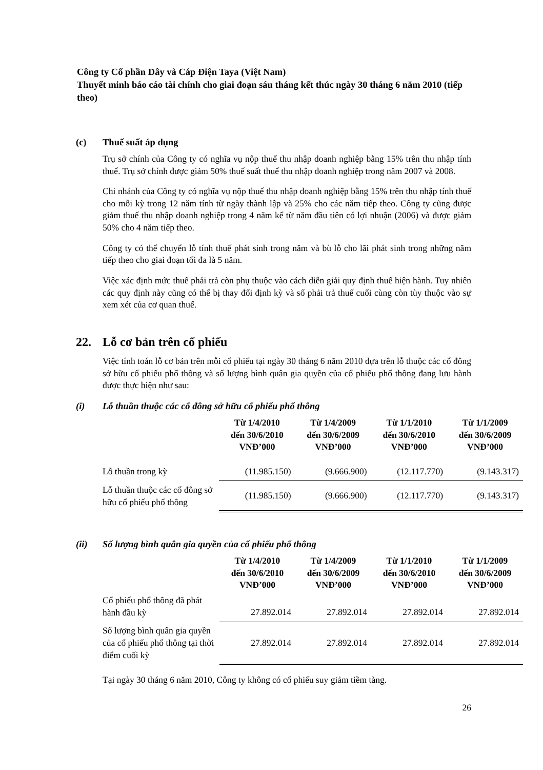Công ty Cổ phần Dây và Cáp Điện Taya (Việt Nam)
Thuyết minh báo cáo tài chính cho giai đoạn sáu tháng kết thúc ngày 30 tháng 6 năm 2010 (tiếp theo)
(c) Thuế suất áp dụng
Trụ sở chính của Công ty có nghĩa vụ nộp thuế thu nhập doanh nghiệp bằng 15% trên thu nhập tính thuế. Trụ sở chính được giảm 50% thuế suất thuế thu nhập doanh nghiệp trong năm 2007 và 2008.
Chi nhánh của Công ty có nghĩa vụ nộp thuế thu nhập doanh nghiệp bằng 15% trên thu nhập tính thuế cho mỗi kỳ trong 12 năm tính từ ngày thành lập và 25% cho các năm tiếp theo. Công ty cũng được giảm thuế thu nhập doanh nghiệp trong 4 năm kể từ năm đầu tiên có lợi nhuận (2006) và được giảm 50% cho 4 năm tiếp theo.
Công ty có thể chuyển lỗ tính thuế phát sinh trong năm và bù lỗ cho lãi phát sinh trong những năm tiếp theo cho giai đoạn tối đa là 5 năm.
Việc xác định mức thuế phải trả còn phụ thuộc vào cách diễn giải quy định thuế hiện hành. Tuy nhiên các quy định này cũng có thể bị thay đổi định kỳ và số phải trả thuế cuối cùng còn tùy thuộc vào sự xem xét của cơ quan thuế.
22. Lỗ cơ bản trên cổ phiếu
Việc tính toán lỗ cơ bản trên mỗi cổ phiếu tại ngày 30 tháng 6 năm 2010 dựa trên lỗ thuộc các cổ đông sở hữu cổ phiếu phổ thông và số lượng bình quân gia quyền của cổ phiếu phổ thông đang lưu hành được thực hiện như sau:
(i) Lỗ thuần thuộc các cổ đông sở hữu cổ phiếu phổ thông
| | Từ 1/4/2010 đến 30/6/2010 VNĐ’000 | Từ 1/4/2009 đến 30/6/2009 VNĐ’000 | Từ 1/1/2010 đến 30/6/2010 VNĐ’000 | Từ 1/1/2009 đến 30/6/2009 VNĐ’000 |
| --- | --- | --- | --- | --- |
| Lỗ thuần trong kỳ | (11.985.150) | (9.666.900) | (12.117.770) | (9.143.317) |
| Lỗ thuần thuộc các cổ đông sở hữu cổ phiếu phổ thông | (11.985.150) | (9.666.900) | (12.117.770) | (9.143.317) |
(ii) Số lượng bình quân gia quyền của cổ phiếu phổ thông
| | Từ 1/4/2010 đến 30/6/2010 VNĐ’000 | Từ 1/4/2009 đến 30/6/2009 VNĐ’000 | Từ 1/1/2010 đến 30/6/2010 VNĐ’000 | Từ 1/1/2009 đến 30/6/2009 VNĐ’000 |
| --- | --- | --- | --- | --- |
| Cổ phiếu phổ thông đã phát hành đầu kỳ | 27.892.014 | 27.892.014 | 27.892.014 | 27.892.014 |
| Số lượng bình quân gia quyền của cổ phiếu phổ thông tại thời điểm cuối kỳ | 27.892.014 | 27.892.014 | 27.892.014 | 27.892.014 |
Tại ngày 30 tháng 6 năm 2010, Công ty không có cổ phiếu suy giảm tiềm tàng.
26